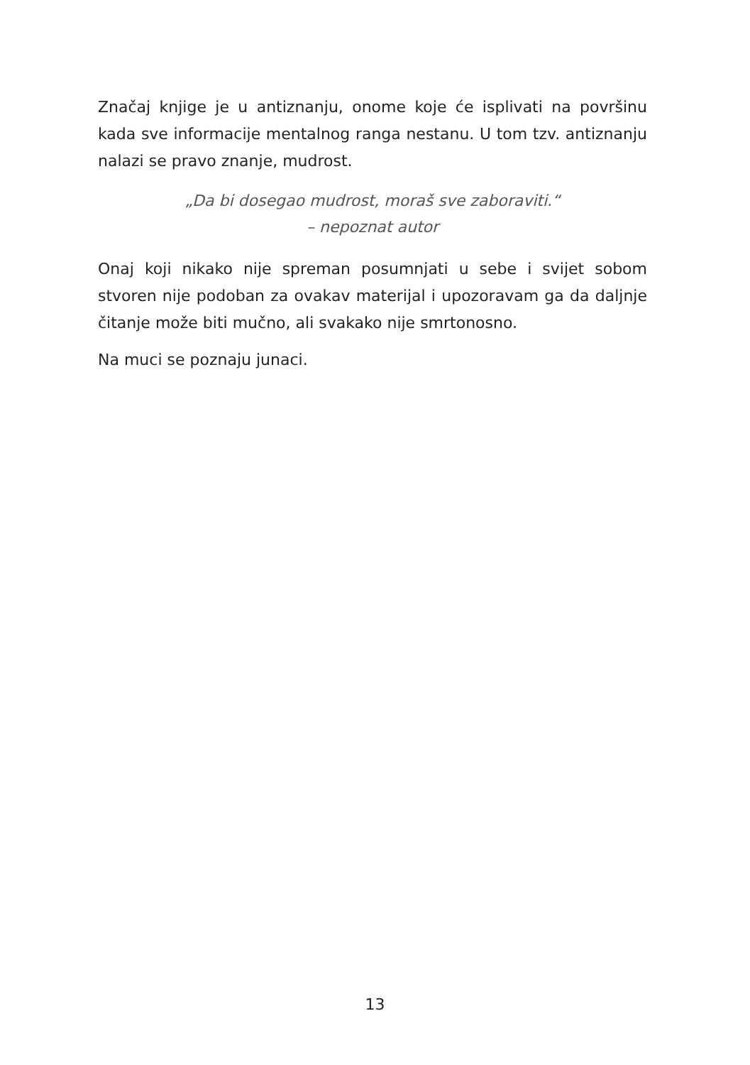Značaj knjige je u antiznanju, onome koje će isplivati na površinu kada sve informacije mentalnog ranga nestanu. U tom tzv. antiznanju nalazi se pravo znanje, mudrost.
„Da bi dosegao mudrost, moraš sve zaboraviti.“
– nepoznat autor
Onaj koji nikako nije spreman posumnjati u sebe i svijet sobom stvoren nije podoban za ovakav materijal i upozoravam ga da daljnje čitanje može biti mučno, ali svakako nije smrtonosno.
Na muci se poznaju junaci.
13